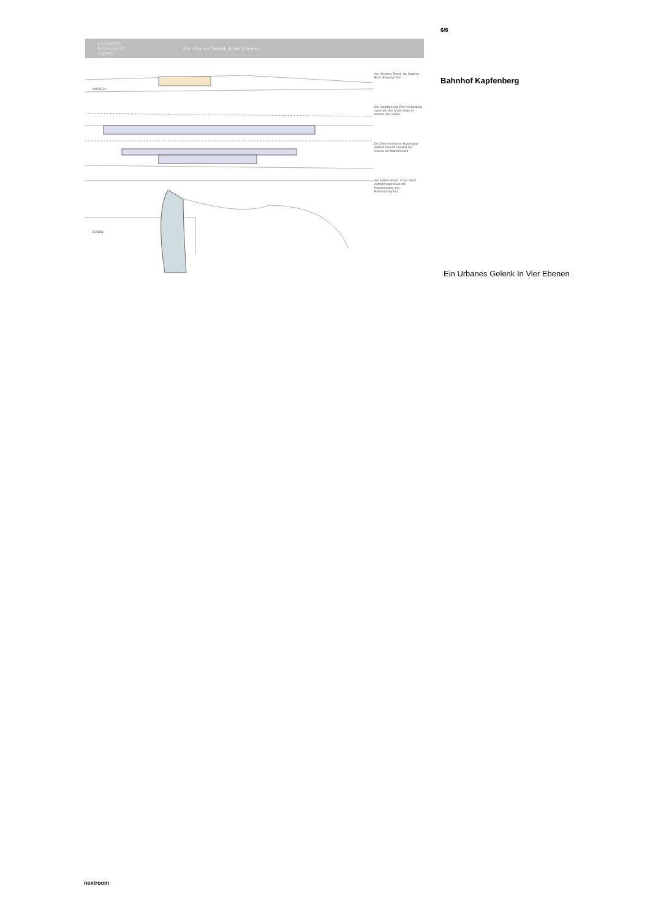OSTERTAG
ARCHITECTS
zt gmbh
Ein urbanes Gelenk in vier Ebenen.
NORDEN
SÜDEN
Am höchsten Punkt- die Stadt im Blick: Eingang Nord.
Die Unterführung. Eine Verbindung zwischen den Stadt- teilen im Norden und Süden.
Die Zwischenebene: Bahnsteige Abfahrt Ankunft Vorfahrt Die Galerie-ein Wartebereich
Am tiefsten Punkt. In der Stadt. Aufnahmegebäude mit- Haupteingang und Bahnhofsvorplatz.
6/6
Bahnhof Kapfenberg
Ein Urbanes Gelenk In Vier Ebenen
nextroom